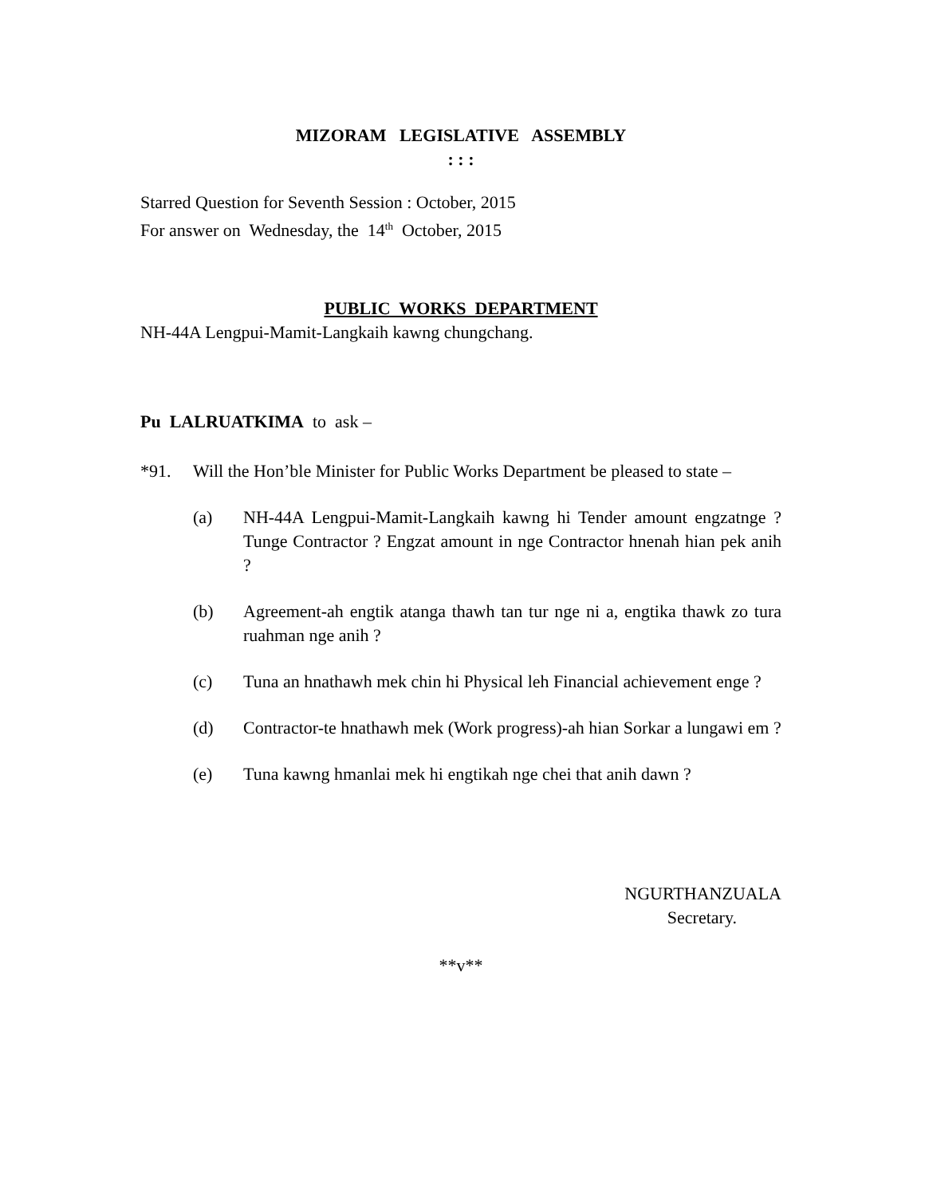MIZORAM LEGISLATIVE ASSEMBLY
: : :
Starred Question for Seventh Session : October, 2015
For answer on Wednesday, the 14<sup>th</sup> October, 2015
PUBLIC WORKS DEPARTMENT
NH-44A Lengpui-Mamit-Langkaih kawng chungchang.
Pu LALRUATKIMA to ask –
*91. Will the Hon’ble Minister for Public Works Department be pleased to state –
(a) NH-44A Lengpui-Mamit-Langkaih kawng hi Tender amount engzatnge ? Tunge Contractor ? Engzat amount in nge Contractor hnenah hian pek anih ?
(b) Agreement-ah engtik atanga thawh tan tur nge ni a, engtika thawk zo tura ruahman nge anih ?
(c) Tuna an hnathawh mek chin hi Physical leh Financial achievement enge ?
(d) Contractor-te hnathawh mek (Work progress)-ah hian Sorkar a lungawi em ?
(e) Tuna kawng hmanlai mek hi engtikah nge chei that anih dawn ?
NGURTHANZUALA
Secretary.
**v**